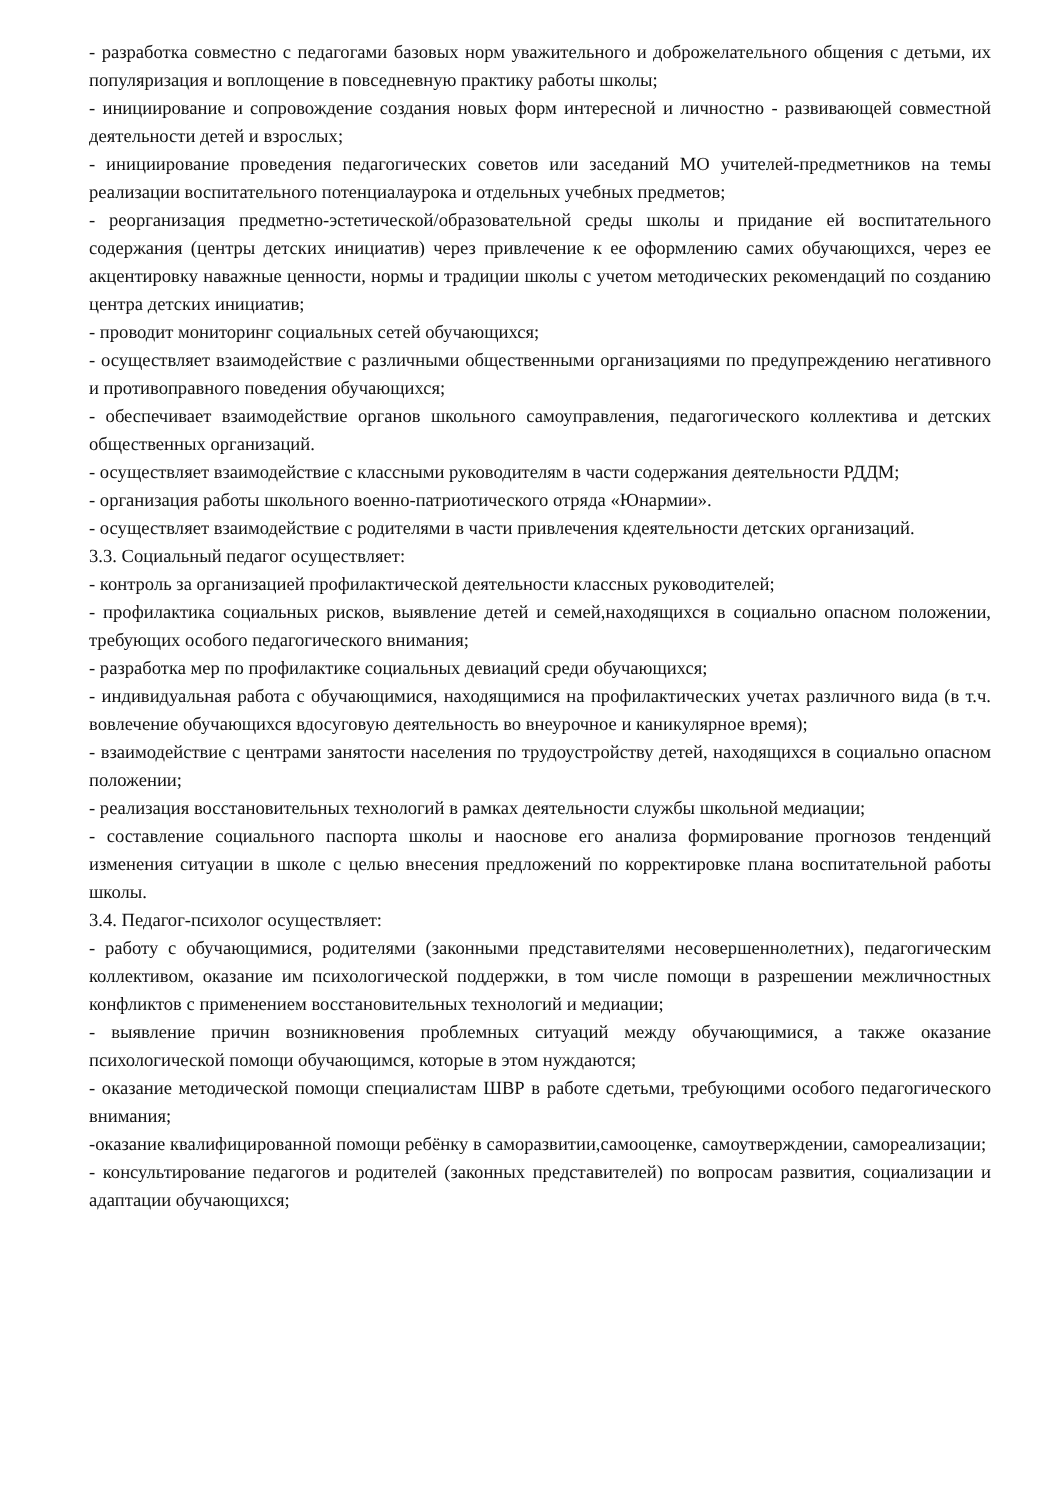- разработка совместно с педагогами базовых норм уважительного и доброжелательного общения с детьми, их популяризация и воплощение в повседневную практику работы школы;
- инициирование и сопровождение создания новых форм интересной и личностно - развивающей совместной деятельности детей и взрослых;
- инициирование проведения педагогических советов или заседаний МО учителей-предметников на темы реализации воспитательного потенциалаурока и отдельных учебных предметов;
- реорганизация предметно-эстетической/образовательной среды школы и придание ей воспитательного содержания (центры детских инициатив) через привлечение к ее оформлению самих обучающихся, через ее акцентировку наважные ценности, нормы и традиции школы с учетом методических рекомендаций по созданию центра детских инициатив;
- проводит мониторинг социальных сетей обучающихся;
- осуществляет взаимодействие с различными общественными организациями по предупреждению негативного и противоправного поведения обучающихся;
- обеспечивает взаимодействие органов школьного самоуправления, педагогического коллектива и детских общественных организаций.
- осуществляет взаимодействие с классными руководителям в части содержания деятельности РДДМ;
- организация работы школьного военно-патриотического отряда «Юнармии».
- осуществляет взаимодействие с родителями в части привлечения кдеятельности детских организаций.
3.3. Социальный педагог осуществляет:
- контроль за организацией профилактической деятельности классных руководителей;
- профилактика социальных рисков, выявление детей и семей,находящихся в социально опасном положении, требующих особого педагогического внимания;
- разработка мер по профилактике социальных девиаций среди обучающихся;
- индивидуальная работа с обучающимися, находящимися на профилактических учетах различного вида (в т.ч. вовлечение обучающихся вдосуговую деятельность во внеурочное и каникулярное время);
- взаимодействие с центрами занятости населения по трудоустройству детей, находящихся в социально опасном положении;
- реализация восстановительных технологий в рамках деятельности службы школьной медиации;
- составление социального паспорта школы и наоснове его анализа формирование прогнозов тенденций изменения ситуации в школе с целью внесения предложений по корректировке плана воспитательной работы школы.
3.4. Педагог-психолог осуществляет:
- работу с обучающимися, родителями (законными представителями несовершеннолетних), педагогическим коллективом, оказание им психологической поддержки, в том числе помощи в разрешении межличностных конфликтов с применением восстановительных технологий и медиации;
- выявление причин возникновения проблемных ситуаций между обучающимися, а также оказание психологической помощи обучающимся, которые в этом нуждаются;
- оказание методической помощи специалистам ШВР в работе сдетьми, требующими особого педагогического внимания;
-оказание квалифицированной помощи ребёнку в саморазвитии,самооценке, самоутверждении, самореализации;
- консультирование педагогов и родителей (законных представителей) по вопросам развития, социализации и адаптации обучающихся;